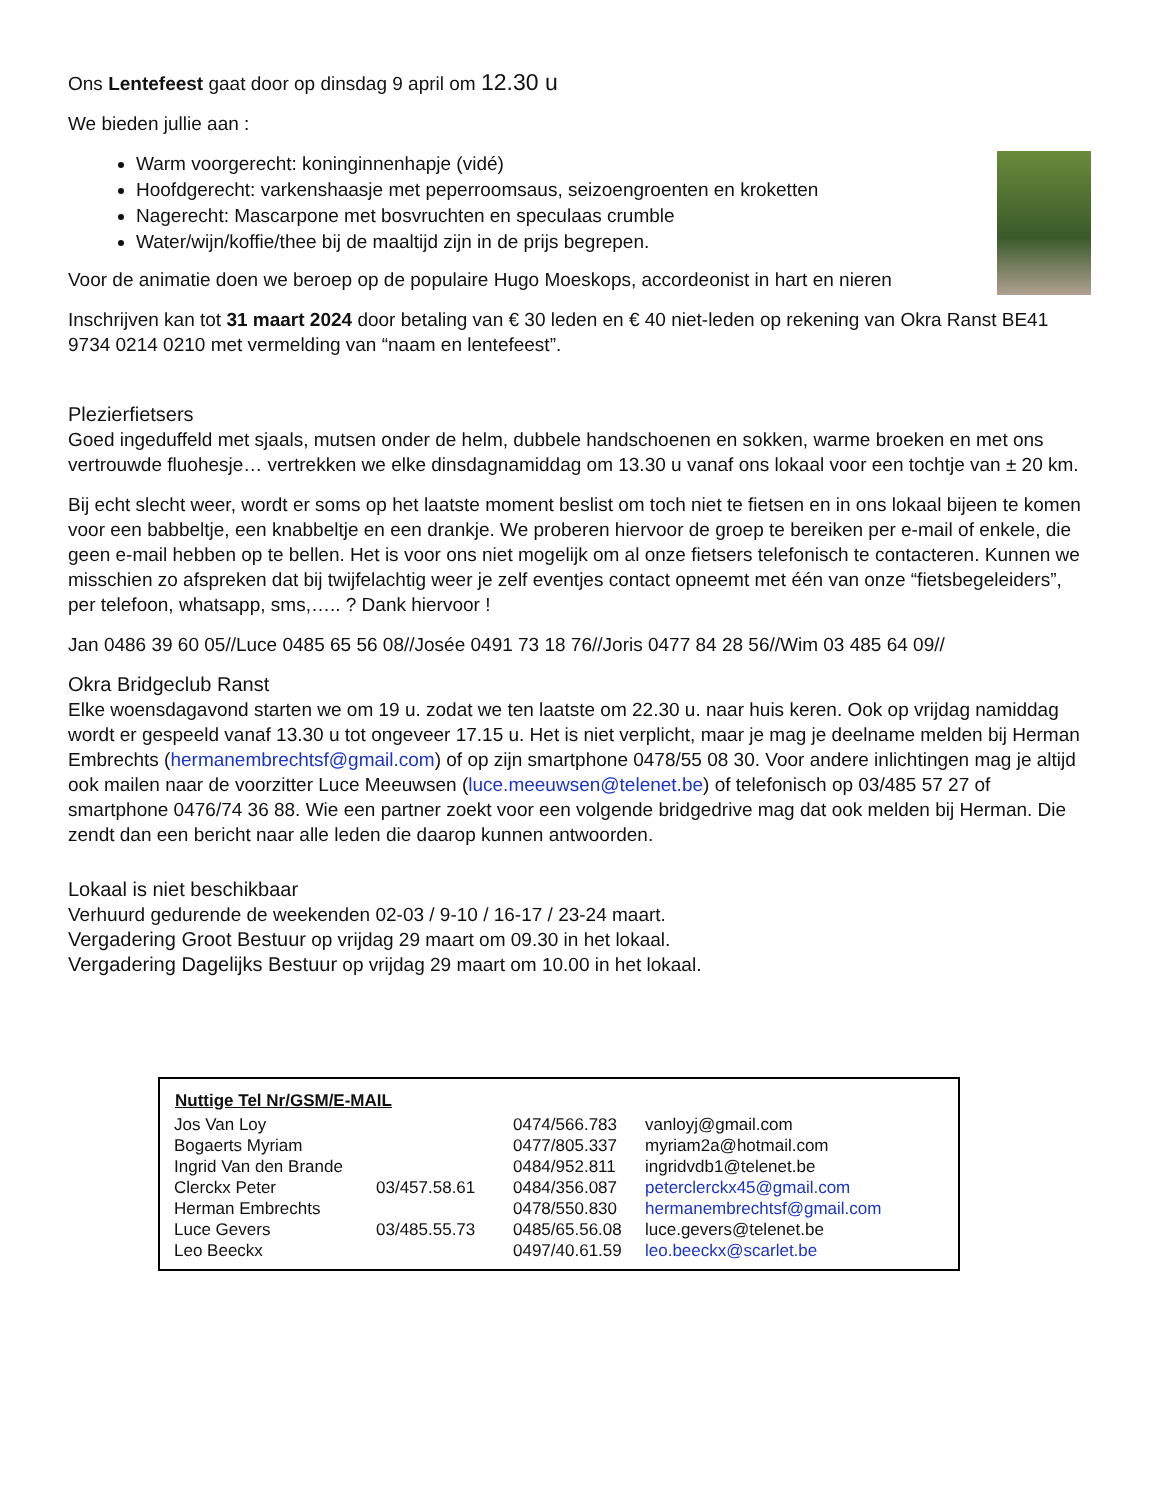Ons Lentefeest gaat door op dinsdag 9 april om 12.30 u
We bieden jullie aan :
Warm voorgerecht: koninginnenhapje (vidé)
Hoofdgerecht: varkenshaasje met peperroomsaus, seizoengroenten en kroketten
Nagerecht: Mascarpone met bosvruchten en speculaas crumble
Water/wijn/koffie/thee bij de maaltijd zijn in de prijs begrepen.
Voor de animatie doen we beroep op de populaire Hugo Moeskops, accordeonist in hart en nieren
Inschrijven kan tot 31 maart 2024 door betaling van € 30 leden en € 40 niet-leden op rekening van Okra Ranst BE41 9734 0214 0210 met vermelding van “naam en lentefeest”.
Plezierfietsers
Goed ingeduffeld met sjaals, mutsen onder de helm, dubbele handschoenen en sokken, warme broeken en met ons vertrouwde fluohesje… vertrekken we elke dinsdagnamiddag om 13.30 u vanaf ons lokaal voor een tochtje van ± 20 km.
Bij echt slecht weer, wordt er soms op het laatste moment beslist om toch niet te fietsen en in ons lokaal bijeen te komen voor een babbeltje, een knabbeltje en een drankje. We proberen hiervoor de groep te bereiken per e-mail of enkele, die geen e-mail hebben op te bellen. Het is voor ons niet mogelijk om al onze fietsers telefonisch te contacteren. Kunnen we misschien zo afspreken dat bij twijfelachtig weer je zelf eventjes contact opneemt met één van onze “fietsbegeleiders”, per telefoon, whatsapp, sms,….. ? Dank hiervoor !
Jan 0486 39 60 05//Luce 0485 65 56 08//Josée 0491 73 18 76//Joris 0477 84 28 56//Wim 03 485 64 09//
Okra Bridgeclub Ranst
Elke woensdagavond starten we om 19 u. zodat we ten laatste om 22.30 u. naar huis keren. Ook op vrijdag namiddag wordt er gespeeld vanaf 13.30 u tot ongeveer 17.15 u. Het is niet verplicht, maar je mag je deelname melden bij Herman Embrechts (hermanembrechtsf@gmail.com) of op zijn smartphone 0478/55 08 30. Voor andere inlichtingen mag je altijd ook mailen naar de voorzitter Luce Meeuwsen (luce.meeuwsen@telenet.be) of telefonisch op 03/485 57 27 of smartphone 0476/74 36 88. Wie een partner zoekt voor een volgende bridgedrive mag dat ook melden bij Herman. Die zendt dan een bericht naar alle leden die daarop kunnen antwoorden.
Lokaal is niet beschikbaar
Verhuurd gedurende de weekenden 02-03 / 9-10 / 16-17 / 23-24 maart.
Vergadering Groot Bestuur op vrijdag 29 maart om 09.30 in het lokaal.
Vergadering Dagelijks Bestuur op vrijdag 29 maart om 10.00 in het lokaal.
| Nuttige Tel Nr/GSM/E-MAIL | | | |
| --- | --- | --- | --- |
| Jos Van Loy | | 0474/566.783 | vanloyj@gmail.com |
| Bogaerts Myriam | | 0477/805.337 | myriam2a@hotmail.com |
| Ingrid Van den Brande | | 0484/952.811 | ingridvdb1@telenet.be |
| Clerckx Peter | 03/457.58.61 | 0484/356.087 | peterclerckx45@gmail.com |
| Herman Embrechts | | 0478/550.830 | hermanembrechtsf@gmail.com |
| Luce Gevers | 03/485.55.73 | 0485/65.56.08 | luce.gevers@telenet.be |
| Leo Beeckx | | 0497/40.61.59 | leo.beeckx@scarlet.be |